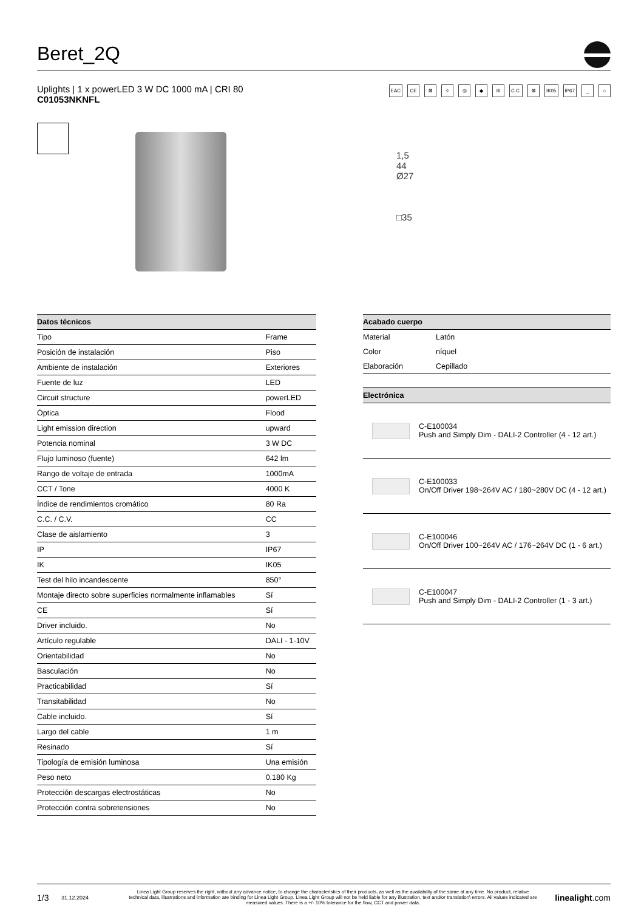Beret_2Q
Uplights | 1 x powerLED 3 W DC 1000 mA | CRI 80
C01053NKNFL
EAC CE ⊠ ◊ ◎ ◆ III C.C. ⊠ IK05 IP67 _ ⌂
1,5
44
Ø27
□35
| Datos técnicos | |
| --- | --- |
| Tipo | Frame |
| Posición de instalación | Piso |
| Ambiente de instalación | Exteriores |
| Fuente de luz | LED |
| Circuit structure | powerLED |
| Óptica | Flood |
| Light emission direction | upward |
| Potencia nominal | 3 W DC |
| Flujo luminoso (fuente) | 642 lm |
| Rango de voltaje de entrada | 1000mA |
| CCT / Tone | 4000 K |
| Índice de rendimientos cromático | 80 Ra |
| C.C. / C.V. | CC |
| Clase de aislamiento | 3 |
| IP | IP67 |
| IK | IK05 |
| Test del hilo incandescente | 850° |
| Montaje directo sobre superficies normalmente inflamables | Sí |
| CE | Sí |
| Driver incluido. | No |
| Artículo regulable | DALI - 1-10V |
| Orientabilidad | No |
| Basculación | No |
| Practicabilidad | Sí |
| Transitabilidad | No |
| Cable incluido. | Sí |
| Largo del cable | 1 m |
| Resinado | Sí |
| Tipología de emisión luminosa | Una emisión |
| Peso neto | 0.180 Kg |
| Protección descargas electrostáticas | No |
| Protección contra sobretensiones | No |
| Acabado cuerpo | |
| --- | --- |
| Material | Latón |
| Color | níquel |
| Elaboración | Cepillado |
| Electrónica | |
| --- | --- |
| | C-E100034 Push and Simply Dim - DALI-2 Controller (4 - 12 art.) |
| | C-E100033 On/Off Driver 198~264V AC / 180~280V DC (4 - 12 art.) |
| | C-E100046 On/Off Driver 100~264V AC / 176~264V DC (1 - 6 art.) |
| | C-E100047 Push and Simply Dim - DALI-2 Controller (1 - 3 art.) |
1/3 31.12.2024 Linea Light Group reserves the right, without any advance notice, to change the characteristics of their products, as well as the availability of the same at any time. No product, relative technical data, illustrations and information are binding for Linea Light Group. Linea Light Group will not be held liable for any illustration, text and/or translation\ errors. All values indicated are measured values. There is a +/- 10% tolerance for the flow, CCT and power data. linealight.com